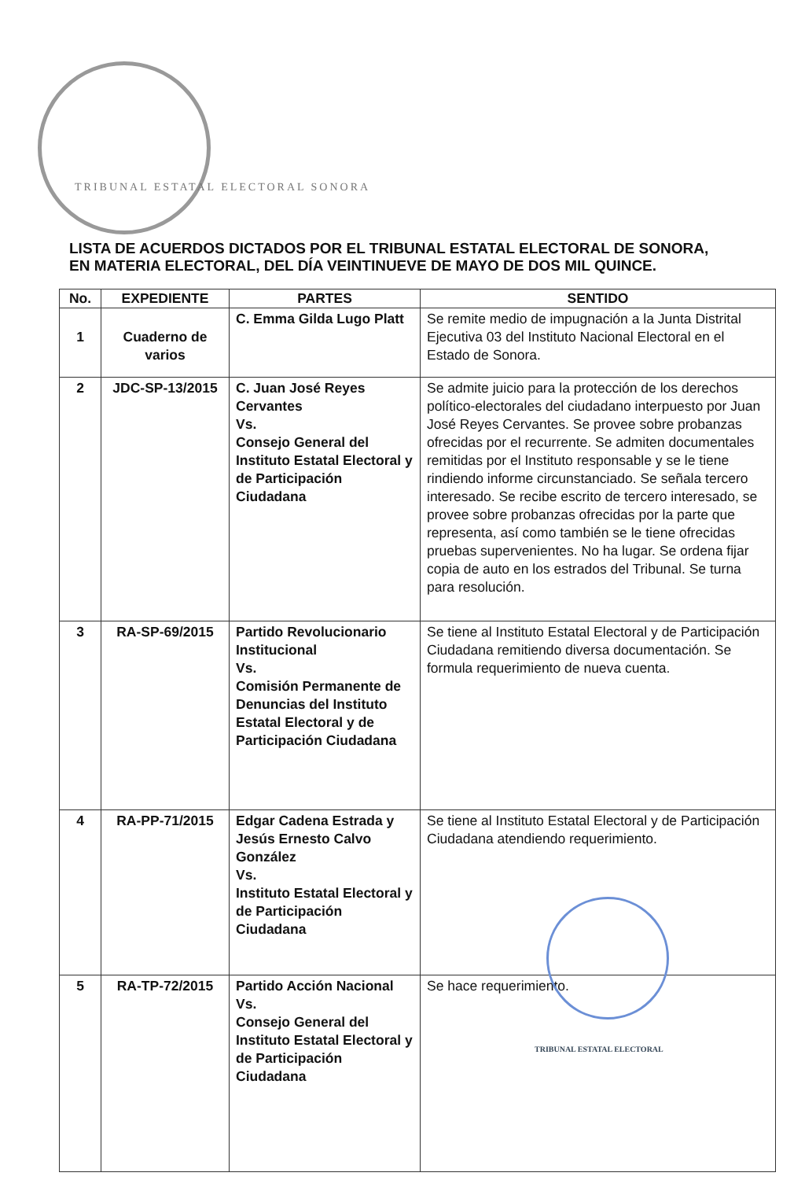TRIBUNAL ESTATAL ELECTORAL SONORA
LISTA DE ACUERDOS DICTADOS POR EL TRIBUNAL ESTATAL ELECTORAL DE SONORA,
EN MATERIA ELECTORAL, DEL DÍA VEINTINUEVE DE MAYO DE DOS MIL QUINCE.
| No. | EXPEDIENTE | PARTES | SENTIDO |
| --- | --- | --- | --- |
| 1 | Cuaderno de varios | C. Emma Gilda Lugo Platt | Se remite medio de impugnación a la Junta Distrital Ejecutiva 03 del Instituto Nacional Electoral en el Estado de Sonora. |
| 2 | JDC-SP-13/2015 | C. Juan José Reyes Cervantes Vs. Consejo General del Instituto Estatal Electoral y de Participación Ciudadana | Se admite juicio para la protección de los derechos político-electorales del ciudadano interpuesto por Juan José Reyes Cervantes. Se provee sobre probanzas ofrecidas por el recurrente. Se admiten documentales remitidas por el Instituto responsable y se le tiene rindiendo informe circunstanciado. Se señala tercero interesado. Se recibe escrito de tercero interesado, se provee sobre probanzas ofrecidas por la parte que representa, así como también se le tiene ofrecidas pruebas supervenientes. No ha lugar. Se ordena fijar copia de auto en los estrados del Tribunal. Se turna para resolución. |
| 3 | RA-SP-69/2015 | Partido Revolucionario Institucional Vs. Comisión Permanente de Denuncias del Instituto Estatal Electoral y de Participación Ciudadana | Se tiene al Instituto Estatal Electoral y de Participación Ciudadana remitiendo diversa documentación. Se formula requerimiento de nueva cuenta. |
| 4 | RA-PP-71/2015 | Edgar Cadena Estrada y Jesús Ernesto Calvo González Vs. Instituto Estatal Electoral y de Participación Ciudadana | Se tiene al Instituto Estatal Electoral y de Participación Ciudadana atendiendo requerimiento. |
| 5 | RA-TP-72/2015 | Partido Acción Nacional Vs. Consejo General del Instituto Estatal Electoral y de Participación Ciudadana | Se hace requerimiento. |
TRIBUNAL ESTATAL ELECTORAL